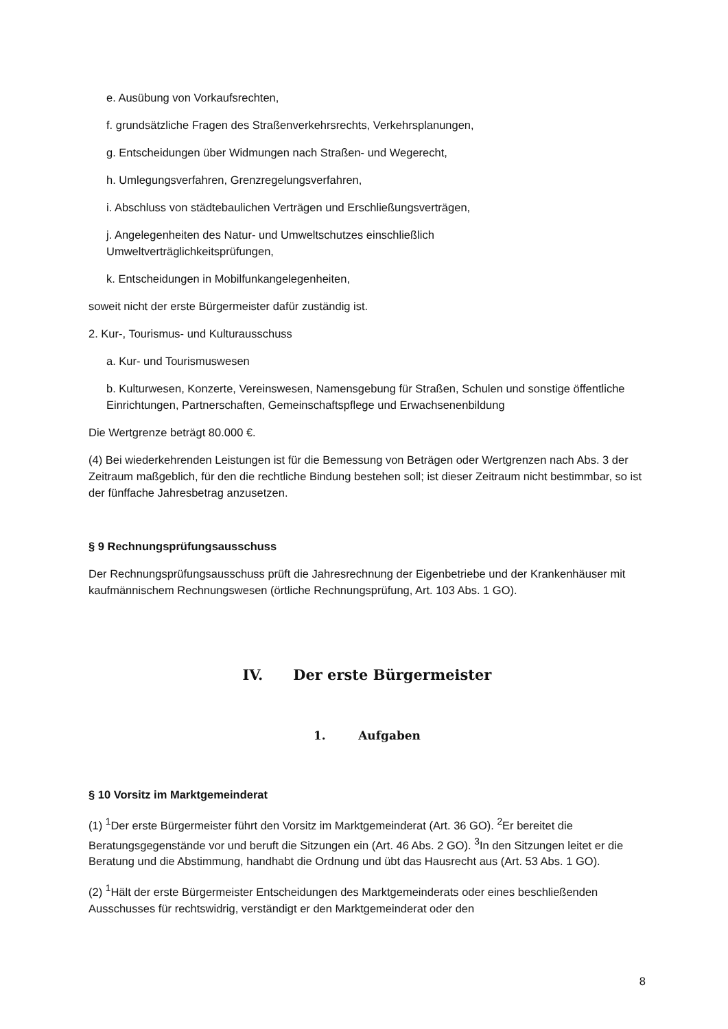e. Ausübung von Vorkaufsrechten,
f. grundsätzliche Fragen des Straßenverkehrsrechts, Verkehrsplanungen,
g. Entscheidungen über Widmungen nach Straßen- und Wegerecht,
h. Umlegungsverfahren, Grenzregelungsverfahren,
i. Abschluss von städtebaulichen Verträgen und Erschließungsverträgen,
j. Angelegenheiten des Natur- und Umweltschutzes einschließlich
Umweltverträglichkeitsprüfungen,
k. Entscheidungen in Mobilfunkangelegenheiten,
soweit nicht der erste Bürgermeister dafür zuständig ist.
2. Kur-, Tourismus- und Kulturausschuss
a. Kur- und Tourismuswesen
b. Kulturwesen, Konzerte, Vereinswesen, Namensgebung für Straßen, Schulen und sonstige öffentliche Einrichtungen, Partnerschaften, Gemeinschaftspflege und Erwachsenenbildung
Die Wertgrenze beträgt 80.000 €.
(4) Bei wiederkehrenden Leistungen ist für die Bemessung von Beträgen oder Wertgrenzen nach Abs. 3 der Zeitraum maßgeblich, für den die rechtliche Bindung bestehen soll; ist dieser Zeitraum nicht bestimmbar, so ist der fünffache Jahresbetrag anzusetzen.
§ 9 Rechnungsprüfungsausschuss
Der Rechnungsprüfungsausschuss prüft die Jahresrechnung der Eigenbetriebe und der Krankenhäuser mit kaufmännischem Rechnungswesen (örtliche Rechnungsprüfung, Art. 103 Abs. 1 GO).
IV. Der erste Bürgermeister
1. Aufgaben
§ 10 Vorsitz im Marktgemeinderat
(1) <sup>1</sup>Der erste Bürgermeister führt den Vorsitz im Marktgemeinderat (Art. 36 GO). <sup>2</sup>Er bereitet die Beratungsgegenstände vor und beruft die Sitzungen ein (Art. 46 Abs. 2 GO). <sup>3</sup>In den Sitzungen leitet er die Beratung und die Abstimmung, handhabt die Ordnung und übt das Hausrecht aus (Art. 53 Abs. 1 GO).
(2) <sup>1</sup>Hält der erste Bürgermeister Entscheidungen des Marktgemeinderats oder eines beschließenden Ausschusses für rechtswidrig, verständigt er den Marktgemeinderat oder den
8